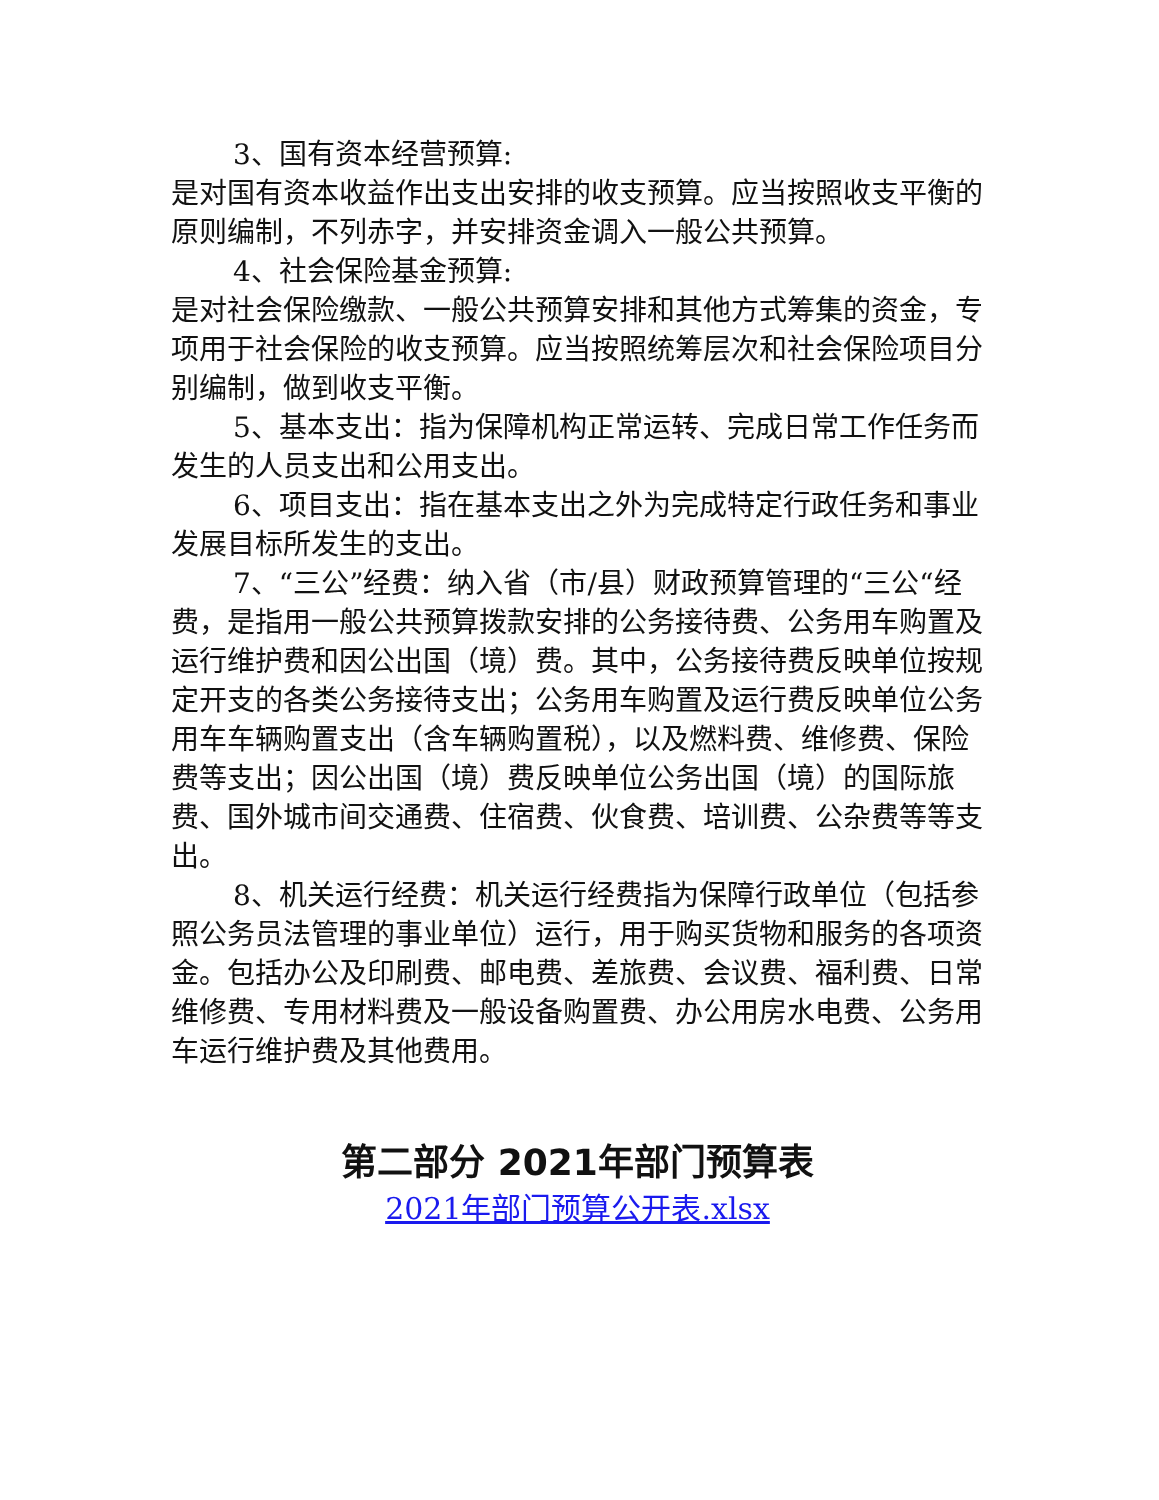3、国有资本经营预算:
是对国有资本收益作出支出安排的收支预算。应当按照收支平衡的原则编制，不列赤字，并安排资金调入一般公共预算。
4、社会保险基金预算:
是对社会保险缴款、一般公共预算安排和其他方式筹集的资金，专项用于社会保险的收支预算。应当按照统筹层次和社会保险项目分别编制，做到收支平衡。
5、基本支出：指为保障机构正常运转、完成日常工作任务而发生的人员支出和公用支出。
6、项目支出：指在基本支出之外为完成特定行政任务和事业发展目标所发生的支出。
7、“三公”经费：纳入省（市/县）财政预算管理的“三公“经费，是指用一般公共预算拨款安排的公务接待费、公务用车购置及运行维护费和因公出国（境）费。其中，公务接待费反映单位按规定开支的各类公务接待支出；公务用车购置及运行费反映单位公务用车车辆购置支出（含车辆购置税），以及燃料费、维修费、保险费等支出；因公出国（境）费反映单位公务出国（境）的国际旅费、国外城市间交通费、住宿费、伙食费、培训费、公杂费等等支出。
8、机关运行经费：机关运行经费指为保障行政单位（包括参照公务员法管理的事业单位）运行，用于购买货物和服务的各项资金。包括办公及印刷费、邮电费、差旅费、会议费、福利费、日常维修费、专用材料费及一般设备购置费、办公用房水电费、公务用车运行维护费及其他费用。
第二部分 2021年部门预算表
2021年部门预算公开表.xlsx